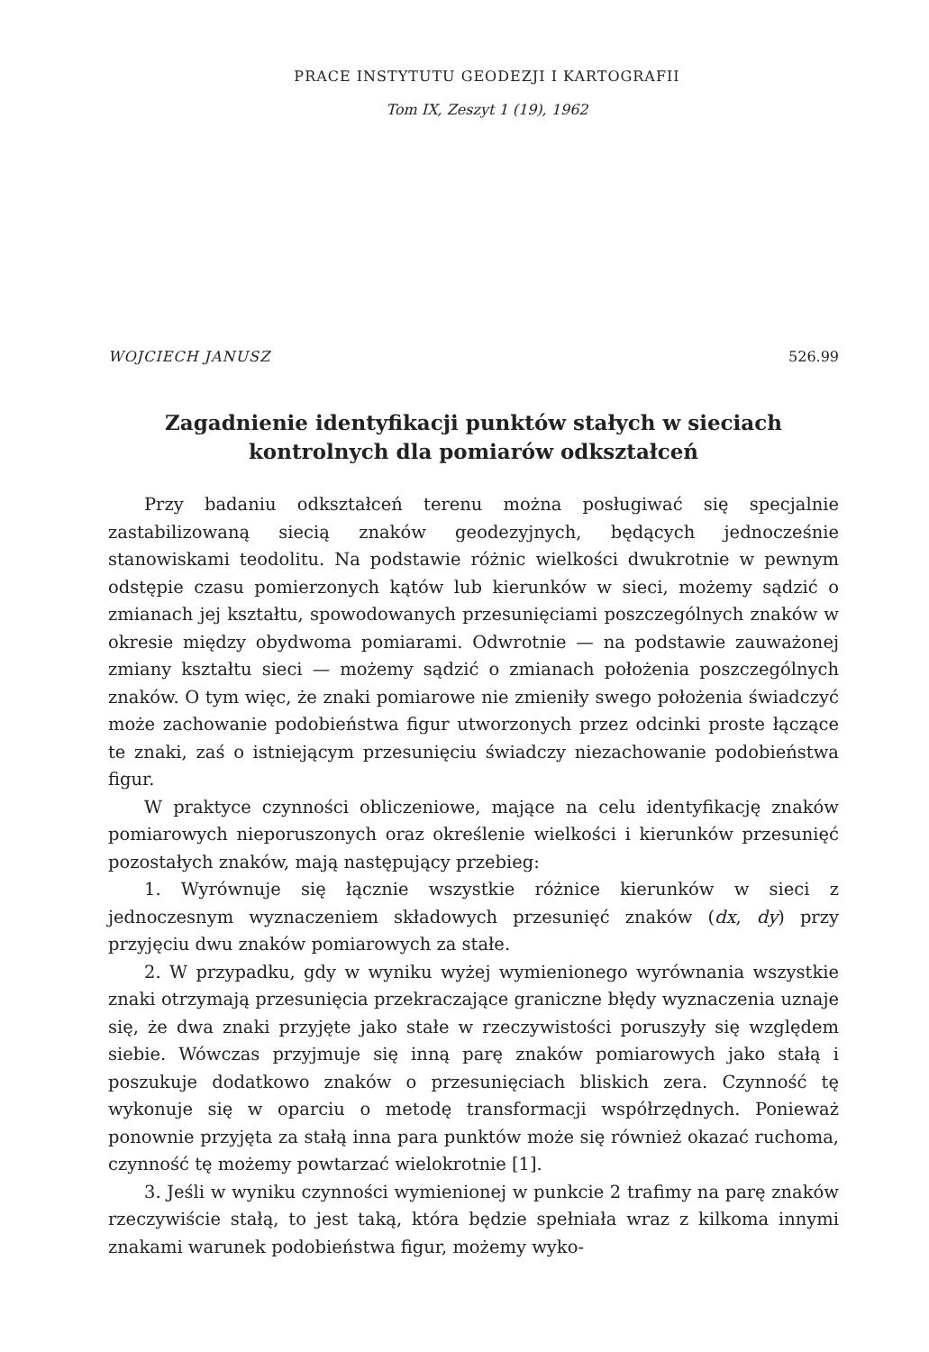PRACE INSTYTUTU GEODEZJI I KARTOGRAFII
Tom IX, Zeszyt 1 (19), 1962
WOJCIECH JANUSZ 526.99
Zagadnienie identyfikacji punktów stałych w sieciach kontrolnych dla pomiarów odkształceń
Przy badaniu odkształceń terenu można posługiwać się specjalnie zastabilizowaną siecią znaków geodezyjnych, będących jednocześnie stanowiskami teodolitu. Na podstawie różnic wielkości dwukrotnie w pewnym odstępie czasu pomierzonych kątów lub kierunków w sieci, możemy sądzić o zmianach jej kształtu, spowodowanych przesunięciami poszczególnych znaków w okresie między obydwoma pomiarami. Odwrotnie — na podstawie zauważonej zmiany kształtu sieci — możemy sądzić o zmianach położenia poszczególnych znaków. O tym więc, że znaki pomiarowe nie zmieniły swego położenia świadczyć może zachowanie podobieństwa figur utworzonych przez odcinki proste łączące te znaki, zaś o istniejącym przesunięciu świadczy niezachowanie podobieństwa figur.
W praktyce czynności obliczeniowe, mające na celu identyfikację znaków pomiarowych nieporuszonych oraz określenie wielkości i kierunków przesunięć pozostałych znaków, mają następujący przebieg:
1. Wyrównuje się łącznie wszystkie różnice kierunków w sieci z jednoczesnym wyznaczeniem składowych przesunięć znaków (dx, dy) przy przyjęciu dwu znaków pomiarowych za stałe.
2. W przypadku, gdy w wyniku wyżej wymienionego wyrównania wszystkie znaki otrzymają przesunięcia przekraczające graniczne błędy wyznaczenia uznaje się, że dwa znaki przyjęte jako stałe w rzeczywistości poruszyły się względem siebie. Wówczas przyjmuje się inną parę znaków pomiarowych jako stałą i poszukuje dodatkowo znaków o przesunięciach bliskich zera. Czynność tę wykonuje się w oparciu o metodę transformacji współrzędnych. Ponieważ ponownie przyjęta za stałą inna para punktów może się również okazać ruchoma, czynność tę możemy powtarzać wielokrotnie [1].
3. Jeśli w wyniku czynności wymienionej w punkcie 2 trafimy na parę znaków rzeczywiście stałą, to jest taką, która będzie spełniała wraz z kilkoma innymi znakami warunek podobieństwa figur, możemy wyko-